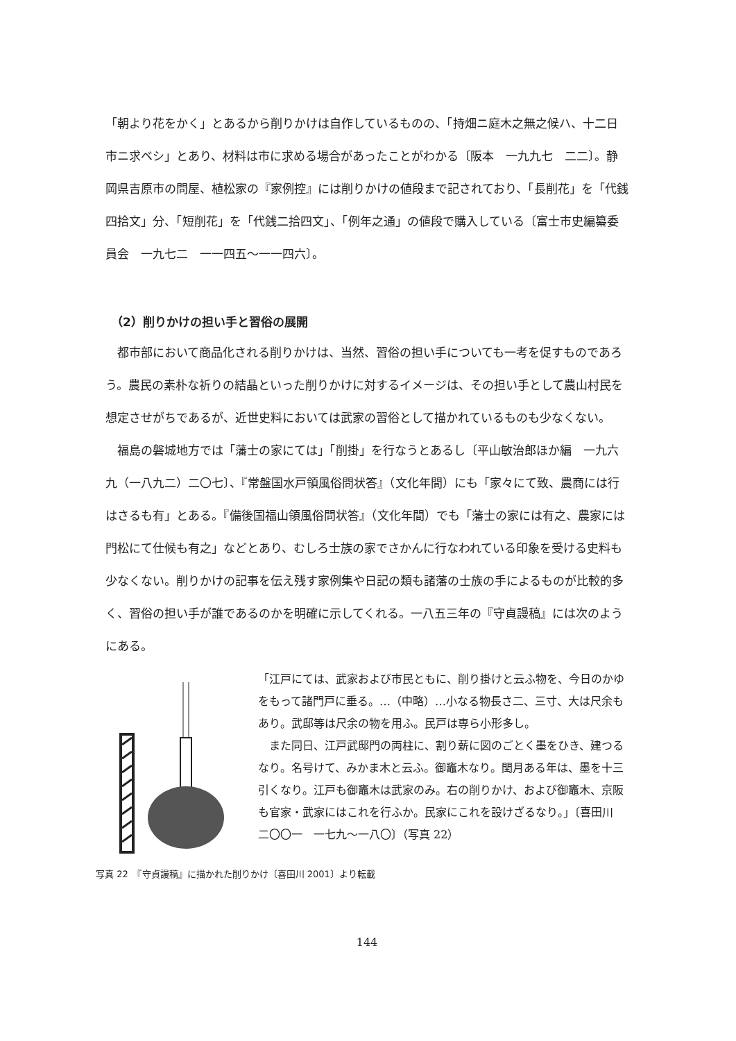「朝より花をかく」とあるから削りかけは自作しているものの、「持畑ニ庭木之無之候ハ、十二日市ニ求ベシ」とあり、材料は市に求める場合があったことがわかる〔阪本　一九九七　二二〕。静岡県吉原市の問屋、植松家の『家例控』には削りかけの値段まで記されており、「長削花」を「代銭四拾文」分、「短削花」を「代銭二拾四文」、「例年之通」の値段で購入している〔富士市史編纂委員会　一九七二　一一四五〜一一四六〕。
（2）削りかけの担い手と習俗の展開
　都市部において商品化される削りかけは、当然、習俗の担い手についても一考を促すものであろう。農民の素朴な祈りの結晶といった削りかけに対するイメージは、その担い手として農山村民を想定させがちであるが、近世史料においては武家の習俗として描かれているものも少なくない。
　福島の磐城地方では「藩士の家にては」「削掛」を行なうとあるし〔平山敏治郎ほか編　一九六九（一八九二）二〇七〕、『常盤国水戸領風俗問状答』（文化年間）にも「家々にて致、農商には行はさるも有」とある。『備後国福山領風俗問状答』（文化年間）でも「藩士の家には有之、農家には門松にて仕候も有之」などとあり、むしろ士族の家でさかんに行なわれている印象を受ける史料も少なくない。削りかけの記事を伝え残す家例集や日記の類も諸藩の士族の手によるものが比較的多く、習俗の担い手が誰であるのかを明確に示してくれる。一八五三年の『守貞謾稿』には次のようにある。
「江戸にては、武家および市民ともに、削り掛けと云ふ物を、今日のかゆをもって諸門戸に垂る。…（中略）…小なる物長さ二、三寸、大は尺余もあり。武邸等は尺余の物を用ふ。民戸は専ら小形多し。
　また同日、江戸武邸門の両柱に、割り薪に図のごとく墨をひき、建つるなり。名号けて、みかま木と云ふ。御竈木なり。閏月ある年は、墨を十三引くなり。江戸も御竈木は武家のみ。右の削りかけ、および御竈木、京阪も官家・武家にはこれを行ふか。民家にこれを設けざるなり。」〔喜田川　二〇〇一　一七九〜一八〇〕（写真 22）
写真 22　『守貞謾稿』に描かれた削りかけ〔喜田川 2001〕より転載
144